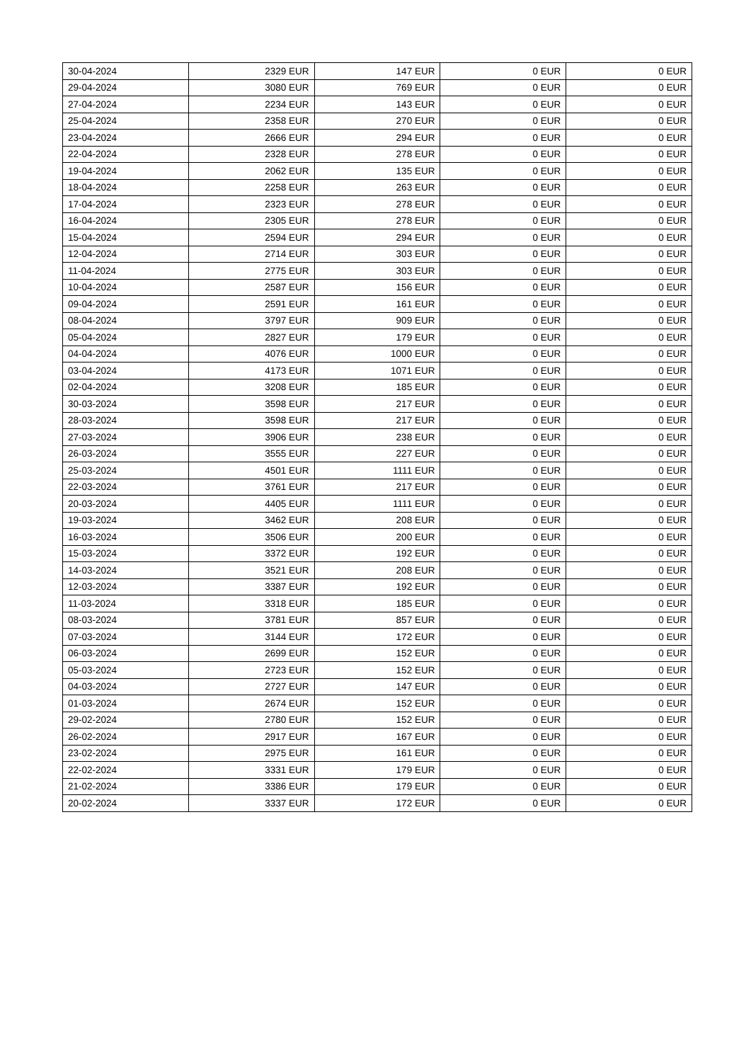| 30-04-2024 | 2329 EUR | 147 EUR | 0 EUR | 0 EUR |
| 29-04-2024 | 3080 EUR | 769 EUR | 0 EUR | 0 EUR |
| 27-04-2024 | 2234 EUR | 143 EUR | 0 EUR | 0 EUR |
| 25-04-2024 | 2358 EUR | 270 EUR | 0 EUR | 0 EUR |
| 23-04-2024 | 2666 EUR | 294 EUR | 0 EUR | 0 EUR |
| 22-04-2024 | 2328 EUR | 278 EUR | 0 EUR | 0 EUR |
| 19-04-2024 | 2062 EUR | 135 EUR | 0 EUR | 0 EUR |
| 18-04-2024 | 2258 EUR | 263 EUR | 0 EUR | 0 EUR |
| 17-04-2024 | 2323 EUR | 278 EUR | 0 EUR | 0 EUR |
| 16-04-2024 | 2305 EUR | 278 EUR | 0 EUR | 0 EUR |
| 15-04-2024 | 2594 EUR | 294 EUR | 0 EUR | 0 EUR |
| 12-04-2024 | 2714 EUR | 303 EUR | 0 EUR | 0 EUR |
| 11-04-2024 | 2775 EUR | 303 EUR | 0 EUR | 0 EUR |
| 10-04-2024 | 2587 EUR | 156 EUR | 0 EUR | 0 EUR |
| 09-04-2024 | 2591 EUR | 161 EUR | 0 EUR | 0 EUR |
| 08-04-2024 | 3797 EUR | 909 EUR | 0 EUR | 0 EUR |
| 05-04-2024 | 2827 EUR | 179 EUR | 0 EUR | 0 EUR |
| 04-04-2024 | 4076 EUR | 1000 EUR | 0 EUR | 0 EUR |
| 03-04-2024 | 4173 EUR | 1071 EUR | 0 EUR | 0 EUR |
| 02-04-2024 | 3208 EUR | 185 EUR | 0 EUR | 0 EUR |
| 30-03-2024 | 3598 EUR | 217 EUR | 0 EUR | 0 EUR |
| 28-03-2024 | 3598 EUR | 217 EUR | 0 EUR | 0 EUR |
| 27-03-2024 | 3906 EUR | 238 EUR | 0 EUR | 0 EUR |
| 26-03-2024 | 3555 EUR | 227 EUR | 0 EUR | 0 EUR |
| 25-03-2024 | 4501 EUR | 1111 EUR | 0 EUR | 0 EUR |
| 22-03-2024 | 3761 EUR | 217 EUR | 0 EUR | 0 EUR |
| 20-03-2024 | 4405 EUR | 1111 EUR | 0 EUR | 0 EUR |
| 19-03-2024 | 3462 EUR | 208 EUR | 0 EUR | 0 EUR |
| 16-03-2024 | 3506 EUR | 200 EUR | 0 EUR | 0 EUR |
| 15-03-2024 | 3372 EUR | 192 EUR | 0 EUR | 0 EUR |
| 14-03-2024 | 3521 EUR | 208 EUR | 0 EUR | 0 EUR |
| 12-03-2024 | 3387 EUR | 192 EUR | 0 EUR | 0 EUR |
| 11-03-2024 | 3318 EUR | 185 EUR | 0 EUR | 0 EUR |
| 08-03-2024 | 3781 EUR | 857 EUR | 0 EUR | 0 EUR |
| 07-03-2024 | 3144 EUR | 172 EUR | 0 EUR | 0 EUR |
| 06-03-2024 | 2699 EUR | 152 EUR | 0 EUR | 0 EUR |
| 05-03-2024 | 2723 EUR | 152 EUR | 0 EUR | 0 EUR |
| 04-03-2024 | 2727 EUR | 147 EUR | 0 EUR | 0 EUR |
| 01-03-2024 | 2674 EUR | 152 EUR | 0 EUR | 0 EUR |
| 29-02-2024 | 2780 EUR | 152 EUR | 0 EUR | 0 EUR |
| 26-02-2024 | 2917 EUR | 167 EUR | 0 EUR | 0 EUR |
| 23-02-2024 | 2975 EUR | 161 EUR | 0 EUR | 0 EUR |
| 22-02-2024 | 3331 EUR | 179 EUR | 0 EUR | 0 EUR |
| 21-02-2024 | 3386 EUR | 179 EUR | 0 EUR | 0 EUR |
| 20-02-2024 | 3337 EUR | 172 EUR | 0 EUR | 0 EUR |